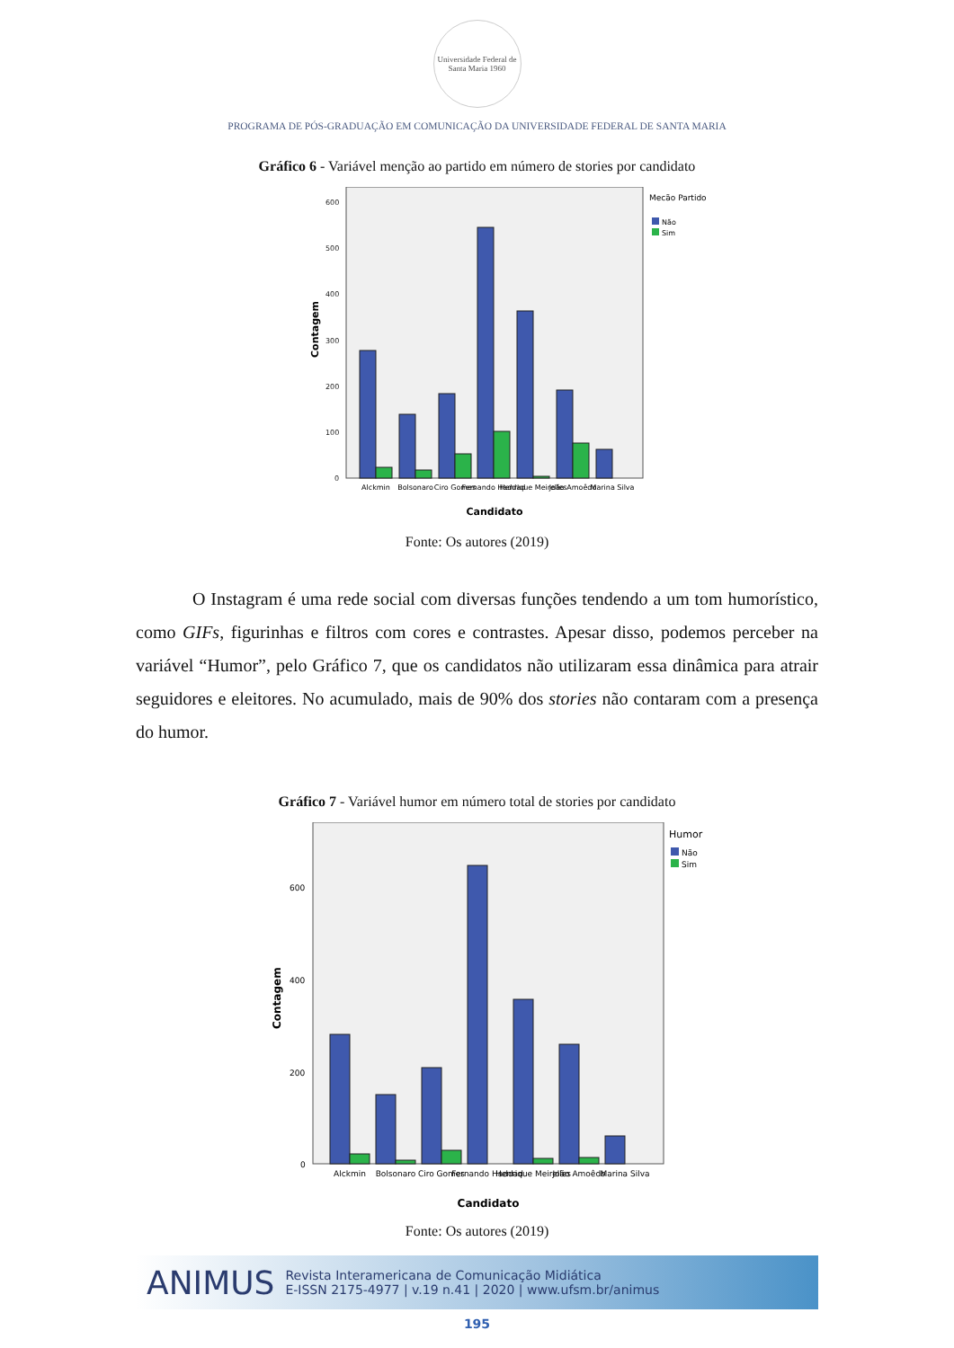Universidade Federal de Santa Maria 1960
PROGRAMA DE PÓS-GRADUAÇÃO EM COMUNICAÇÃO DA UNIVERSIDADE FEDERAL DE SANTA MARIA
Gráfico 6 - Variável menção ao partido em número de stories por candidato
600
500
400
300
200
100
0
Contagem
Alckmin
Bolsonaro
Ciro Gomes
Fernando Haddad
Henrique Meirelles
João Amoêdo
Marina Silva
Candidato
Mecão Partido
Não
Sim
Fonte: Os autores (2019)
O Instagram é uma rede social com diversas funções tendendo a um tom humorístico, como GIFs, figurinhas e filtros com cores e contrastes. Apesar disso, podemos perceber na variável “Humor”, pelo Gráfico 7, que os candidatos não utilizaram essa dinâmica para atrair seguidores e eleitores. No acumulado, mais de 90% dos stories não contaram com a presença do humor.
Gráfico 7 - Variável humor em número total de stories por candidato
600
400
200
0
Contagem
Alckmin
Bolsonaro
Ciro Gomes
Fernando Haddad
Henrique Meirelles
João Amoêdo
Marina Silva
Candidato
Humor
Não
Sim
Fonte: Os autores (2019)
ANIMUS Revista Interamericana de Comunicação Midiática
E-ISSN 2175-4977 | v.19 n.41 | 2020 | www.ufsm.br/animus
195